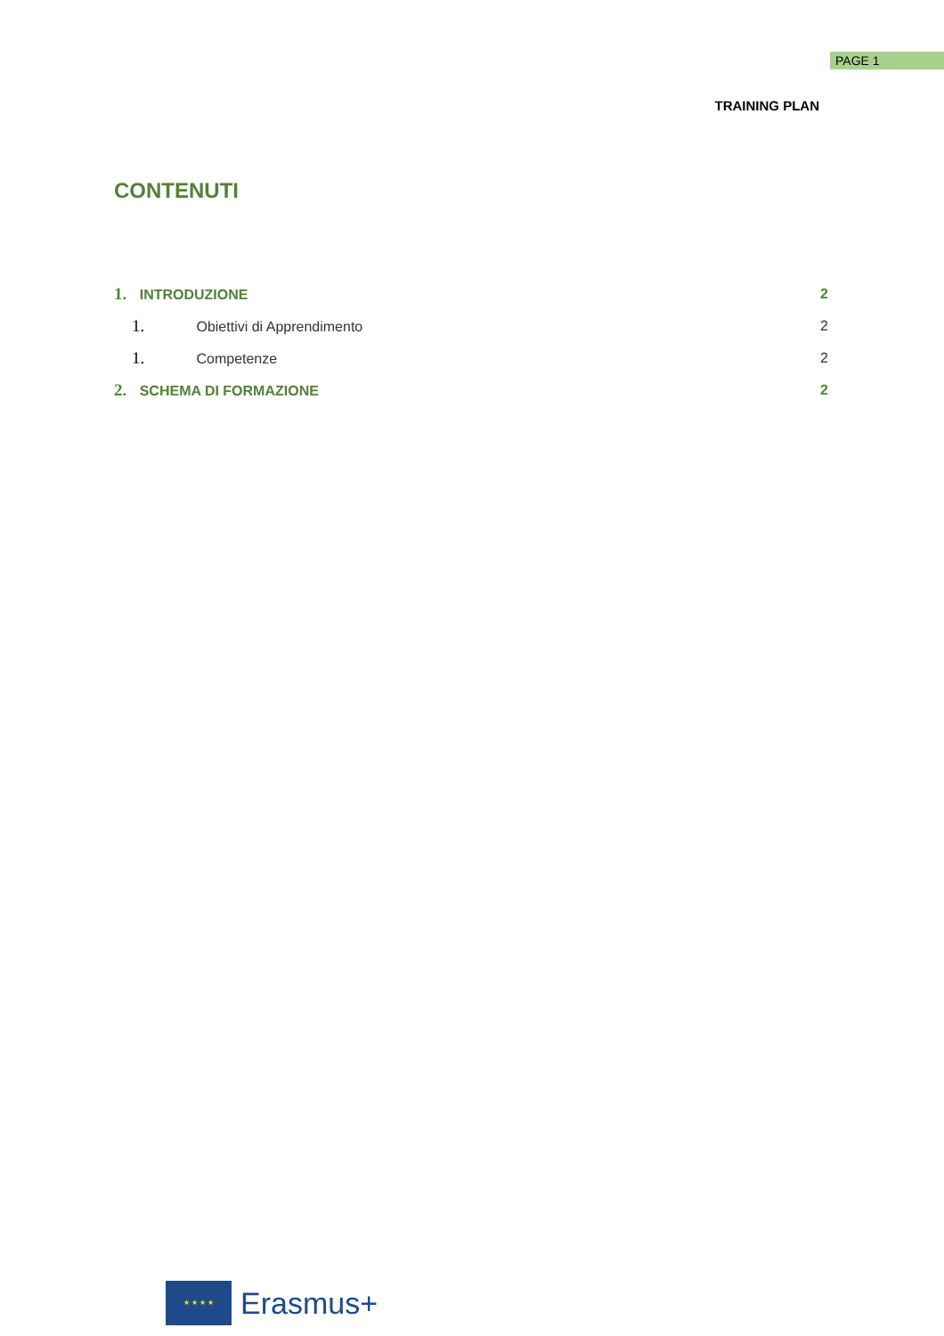PAGE 1
TRAINING PLAN
CONTENUTI
1. INTRODUZIONE 2
1. Obiettivi di Apprendimento 2
1. Competenze 2
2. SCHEMA DI FORMAZIONE 2
★ ★ ★ ★
Erasmus+